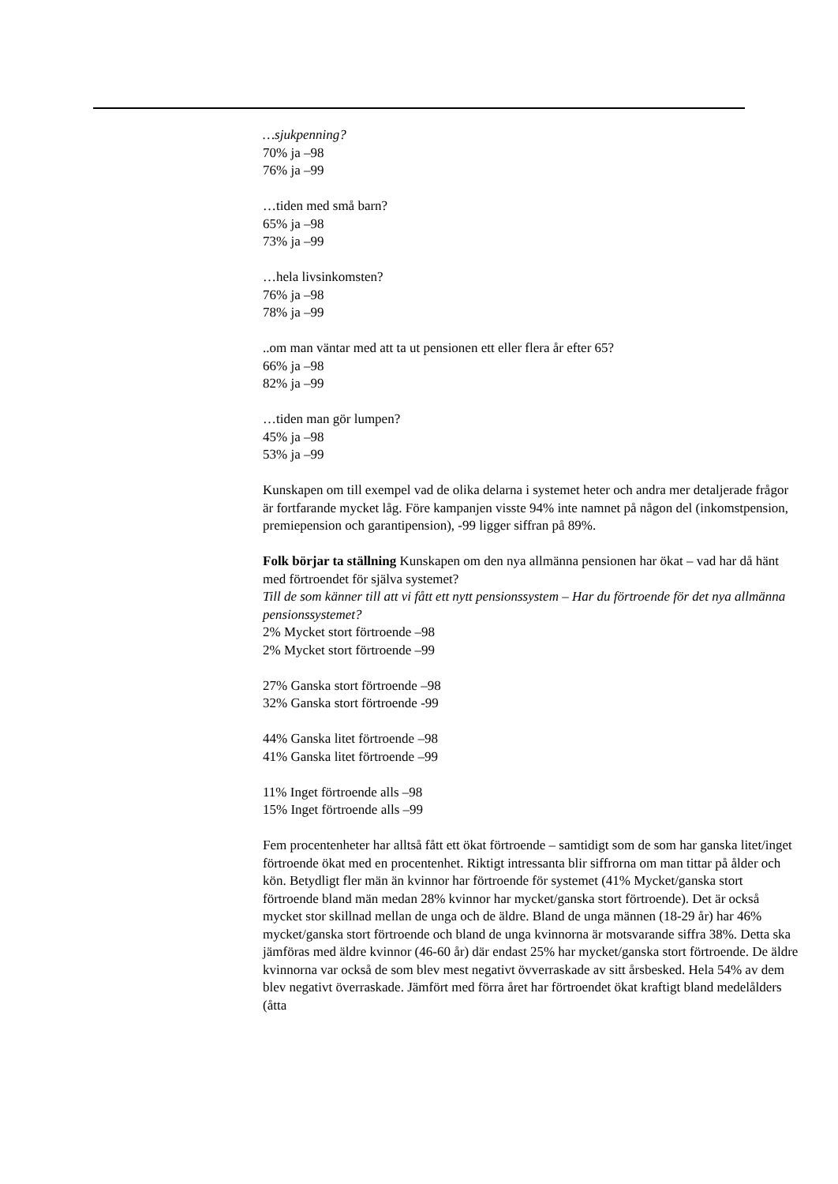…sjukpenning?
70% ja –98
76% ja –99
…tiden med små barn?
65% ja –98
73% ja –99
…hela livsinkomsten?
76% ja –98
78% ja –99
..om man väntar med att ta ut pensionen ett eller flera år efter 65?
66% ja –98
82% ja –99
…tiden man gör lumpen?
45% ja –98
53% ja –99
Kunskapen om till exempel vad de olika delarna i systemet heter och andra mer detaljerade frågor är fortfarande mycket låg. Före kampanjen visste 94% inte namnet på någon del (inkomstpension, premiepension och garantipension), -99 ligger siffran på 89%.
Folk börjar ta ställning Kunskapen om den nya allmänna pensionen har ökat – vad har då hänt med förtroendet för själva systemet?
Till de som känner till att vi fått ett nytt pensionssystem – Har du förtroende för det nya allmänna pensionssystemet?
2% Mycket stort förtroende –98
2% Mycket stort förtroende –99
27% Ganska stort förtroende –98
32% Ganska stort förtroende -99
44% Ganska litet förtroende –98
41% Ganska litet förtroende –99
11% Inget förtroende alls –98
15% Inget förtroende alls –99
Fem procentenheter har alltså fått ett ökat förtroende – samtidigt som de som har ganska litet/inget förtroende ökat med en procentenhet. Riktigt intressanta blir siffrorna om man tittar på ålder och kön. Betydligt fler män än kvinnor har förtroende för systemet (41% Mycket/ganska stort förtroende bland män medan 28% kvinnor har mycket/ganska stort förtroende). Det är också mycket stor skillnad mellan de unga och de äldre. Bland de unga männen (18-29 år) har 46% mycket/ganska stort förtroende och bland de unga kvinnorna är motsvarande siffra 38%. Detta ska jämföras med äldre kvinnor (46-60 år) där endast 25% har mycket/ganska stort förtroende. De äldre kvinnorna var också de som blev mest negativt övverraskade av sitt årsbesked. Hela 54% av dem blev negativt överraskade. Jämfört med förra året har förtroendet ökat kraftigt bland medelålders (åtta